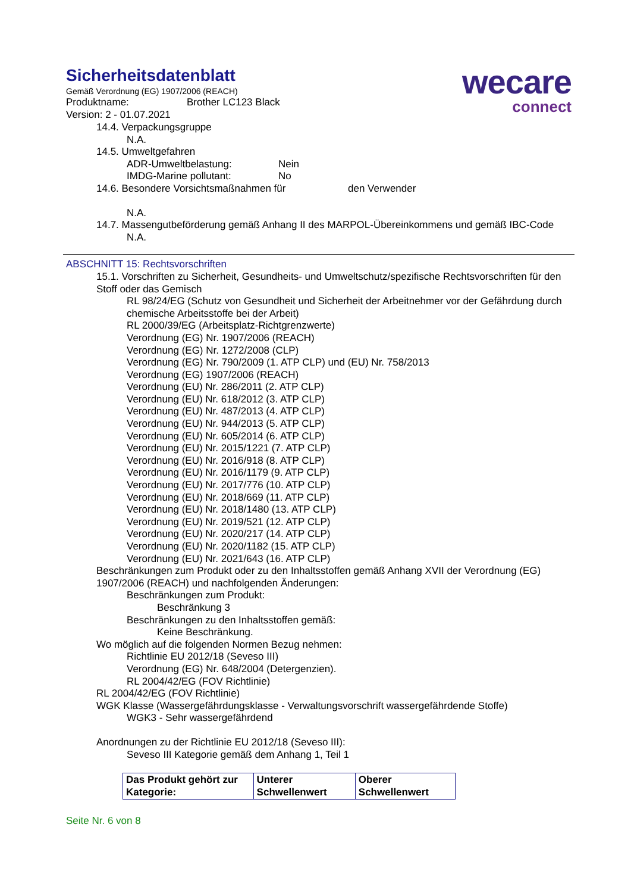Sicherheitsdatenblatt
Gemäß Verordnung (EG) 1907/2006 (REACH)
Produktname: Brother LC123 Black
Version: 2 - 01.07.2021
wecare
connect
14.4. Verpackungsgruppe
N.A.
14.5. Umweltgefahren
ADR-Umweltbelastung: Nein
IMDG-Marine pollutant: No
14.6. Besondere Vorsichtsmaßnahmen für den Verwender
N.A.
14.7. Massengutbeförderung gemäß Anhang II des MARPOL-Übereinkommens und gemäß IBC-Code
N.A.
ABSCHNITT 15: Rechtsvorschriften
15.1. Vorschriften zu Sicherheit, Gesundheits- und Umweltschutz/spezifische Rechtsvorschriften für den Stoff oder das Gemisch
RL 98/24/EG (Schutz von Gesundheit und Sicherheit der Arbeitnehmer vor der Gefährdung durch chemische Arbeitsstoffe bei der Arbeit)
RL 2000/39/EG (Arbeitsplatz-Richtgrenzwerte)
Verordnung (EG) Nr. 1907/2006 (REACH)
Verordnung (EG) Nr. 1272/2008 (CLP)
Verordnung (EG) Nr. 790/2009 (1. ATP CLP) und (EU) Nr. 758/2013
Verordnung (EG) 1907/2006 (REACH)
Verordnung (EU) Nr. 286/2011 (2. ATP CLP)
Verordnung (EU) Nr. 618/2012 (3. ATP CLP)
Verordnung (EU) Nr. 487/2013 (4. ATP CLP)
Verordnung (EU) Nr. 944/2013 (5. ATP CLP)
Verordnung (EU) Nr. 605/2014 (6. ATP CLP)
Verordnung (EU) Nr. 2015/1221 (7. ATP CLP)
Verordnung (EU) Nr. 2016/918 (8. ATP CLP)
Verordnung (EU) Nr. 2016/1179 (9. ATP CLP)
Verordnung (EU) Nr. 2017/776 (10. ATP CLP)
Verordnung (EU) Nr. 2018/669 (11. ATP CLP)
Verordnung (EU) Nr. 2018/1480 (13. ATP CLP)
Verordnung (EU) Nr. 2019/521 (12. ATP CLP)
Verordnung (EU) Nr. 2020/217 (14. ATP CLP)
Verordnung (EU) Nr. 2020/1182 (15. ATP CLP)
Verordnung (EU) Nr. 2021/643 (16. ATP CLP)
Beschränkungen zum Produkt oder zu den Inhaltsstoffen gemäß Anhang XVII der Verordnung (EG) 1907/2006 (REACH) und nachfolgenden Änderungen:
Beschränkungen zum Produkt:
Beschränkung 3
Beschränkungen zu den Inhaltsstoffen gemäß:
Keine Beschränkung.
Wo möglich auf die folgenden Normen Bezug nehmen:
Richtlinie EU 2012/18 (Seveso III)
Verordnung (EG) Nr. 648/2004 (Detergenzien).
RL 2004/42/EG (FOV Richtlinie)
RL 2004/42/EG (FOV Richtlinie)
WGK Klasse (Wassergefährdungsklasse - Verwaltungsvorschrift wassergefährdende Stoffe)
WGK3 - Sehr wassergefährdend
Anordnungen zu der Richtlinie EU 2012/18 (Seveso III):
Seveso III Kategorie gemäß dem Anhang 1, Teil 1
| Das Produkt gehört zur Kategorie: | Unterer Schwellenwert | Oberer Schwellenwert |
Seite Nr. 6 von 8